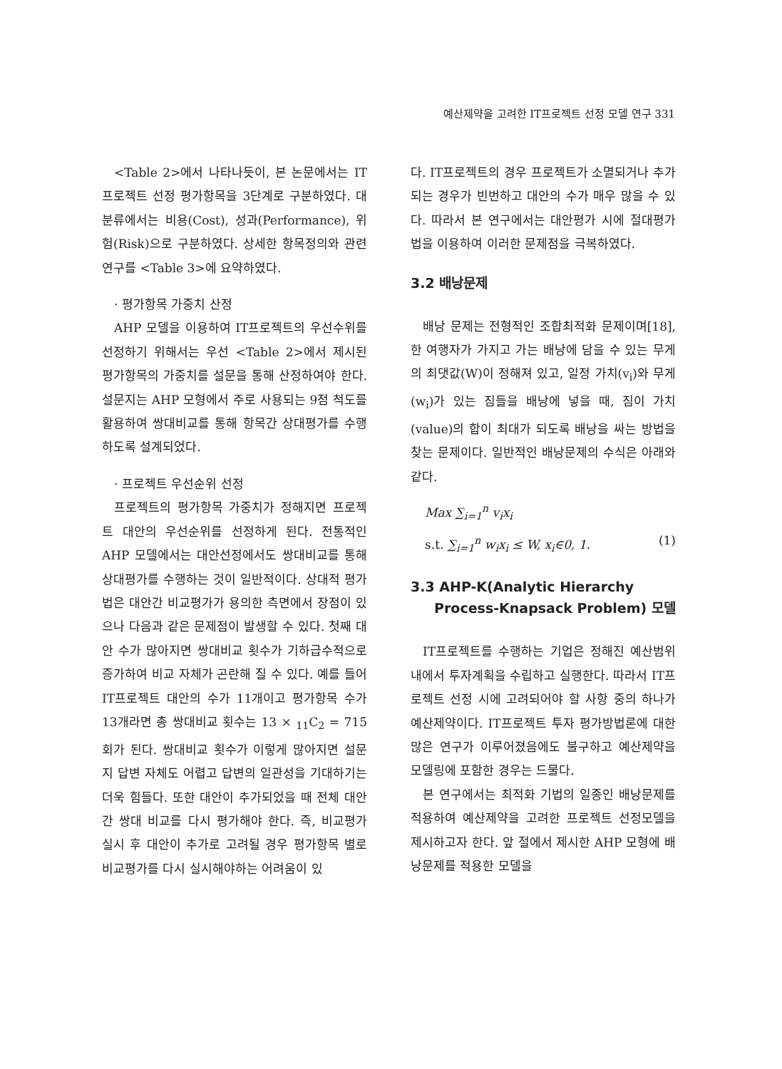예산제약을 고려한 IT프로젝트 선정 모델 연구 331
<Table 2>에서 나타나듯이, 본 논문에서는 IT프로젝트 선정 평가항목을 3단계로 구분하였다. 대분류에서는 비용(Cost), 성과(Performance), 위험(Risk)으로 구분하였다. 상세한 항목정의와 관련 연구를 <Table 3>에 요약하였다.
· 평가항목 가중치 산정
AHP 모델을 이용하여 IT프로젝트의 우선수위를 선정하기 위해서는 우선 <Table 2>에서 제시된 평가항목의 가중치를 설문을 통해 산정하여야 한다. 설문지는 AHP 모형에서 주로 사용되는 9점 척도를 활용하여 쌍대비교를 통해 항목간 상대평가를 수행하도록 설계되었다.
· 프로젝트 우선순위 선정
프로젝트의 평가항목 가중치가 정해지면 프로젝트 대안의 우선순위를 선정하게 된다. 전통적인 AHP 모델에서는 대안선정에서도 쌍대비교를 통해 상대평가를 수행하는 것이 일반적이다. 상대적 평가법은 대안간 비교평가가 용의한 측면에서 장점이 있으나 다음과 같은 문제점이 발생할 수 있다. 첫째 대안 수가 많아지면 쌍대비교 횟수가 기하급수적으로 증가하여 비교 자체가 곤란해 질 수 있다. 예를 들어 IT프로젝트 대안의 수가 11개이고 평가항목 수가 13개라면 총 쌍대비교 횟수는 13 × <sub>11</sub>C<sub>2</sub> = 715회가 된다. 쌍대비교 횟수가 이렇게 많아지면 설문지 답변 자체도 어렵고 답변의 일관성을 기대하기는 더욱 힘들다. 또한 대안이 추가되었을 때 전체 대안 간 쌍대 비교를 다시 평가해야 한다. 즉, 비교평가 실시 후 대안이 추가로 고려될 경우 평가항목 별로 비교평가를 다시 실시해야하는 어려움이 있
다. IT프로젝트의 경우 프로젝트가 소멸되거나 추가되는 경우가 빈번하고 대안의 수가 매우 많을 수 있다. 따라서 본 연구에서는 대안평가 시에 절대평가법을 이용하여 이러한 문제점을 극복하였다.
3.2 배낭문제
배낭 문제는 전형적인 조합최적화 문제이며[18], 한 여행자가 가지고 가는 배낭에 담을 수 있는 무게의 최댓값(W)이 정해져 있고, 일정 가치(v<sub>i</sub>)와 무게(w<sub>i</sub>)가 있는 짐들을 배낭에 넣을 때, 짐이 가치(value)의 합이 최대가 되도록 배낭을 싸는 방법을 찾는 문제이다. 일반적인 배낭문제의 수식은 아래와 같다.
Max ∑<sub>i=1</sub><sup>n</sup> v<sub>i</sub>x<sub>i</sub>
s.t. ∑<sub>i=1</sub><sup>n</sup> w<sub>i</sub>x<sub>i</sub> ≤ W, x<sub>i</sub>∈0, 1. (1)
3.3 AHP-K(Analytic Hierarchy
Process-Knapsack Problem) 모델
IT프로젝트를 수행하는 기업은 정해진 예산범위 내에서 투자계획을 수립하고 실행한다. 따라서 IT프로젝트 선정 시에 고려되어야 할 사항 중의 하나가 예산제약이다. IT프로젝트 투자 평가방법론에 대한 많은 연구가 이루어졌음에도 불구하고 예산제약을 모델링에 포함한 경우는 드물다.
본 연구에서는 최적화 기법의 일종인 배낭문제를 적용하여 예산제약을 고려한 프로젝트 선정모델을 제시하고자 한다. 앞 절에서 제시한 AHP 모형에 배낭문제를 적용한 모델을